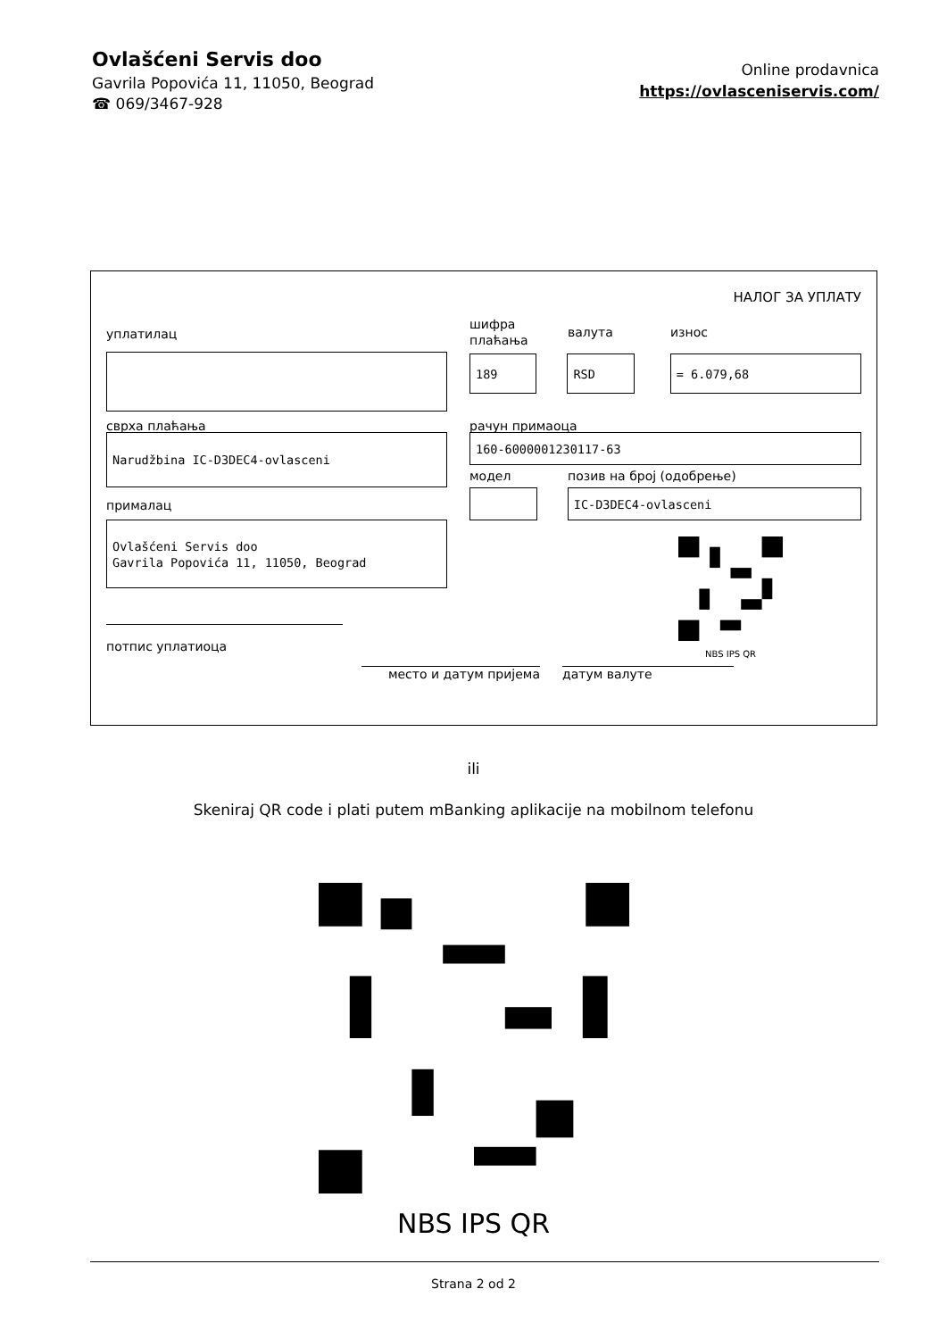Ovlašćeni Servis doo
Gavrila Popovića 11, 11050, Beograd
☎ 069/3467-928
Online prodavnica
https://ovlasceniservis.com/
НАЛОГ ЗА УПЛАТУ
уплатилац
сврха плаћања
Narudžbina IC-D3DEC4-ovlasceni
прималац
Ovlašćeni Servis doo
Gavrila Popovića 11, 11050, Beograd
потпис уплатиоца
шифра
плаћања
валута износ
189 RSD = 6.079,68
рачун примаоца
160-6000001230117-63
модел позив на број (одобрење)
IC-D3DEC4-ovlasceni
NBS IPS QR
место и датум пријема датум валуте
ili
Skeniraj QR code i plati putem mBanking aplikacije na mobilnom telefonu
NBS IPS QR
Strana 2 od 2